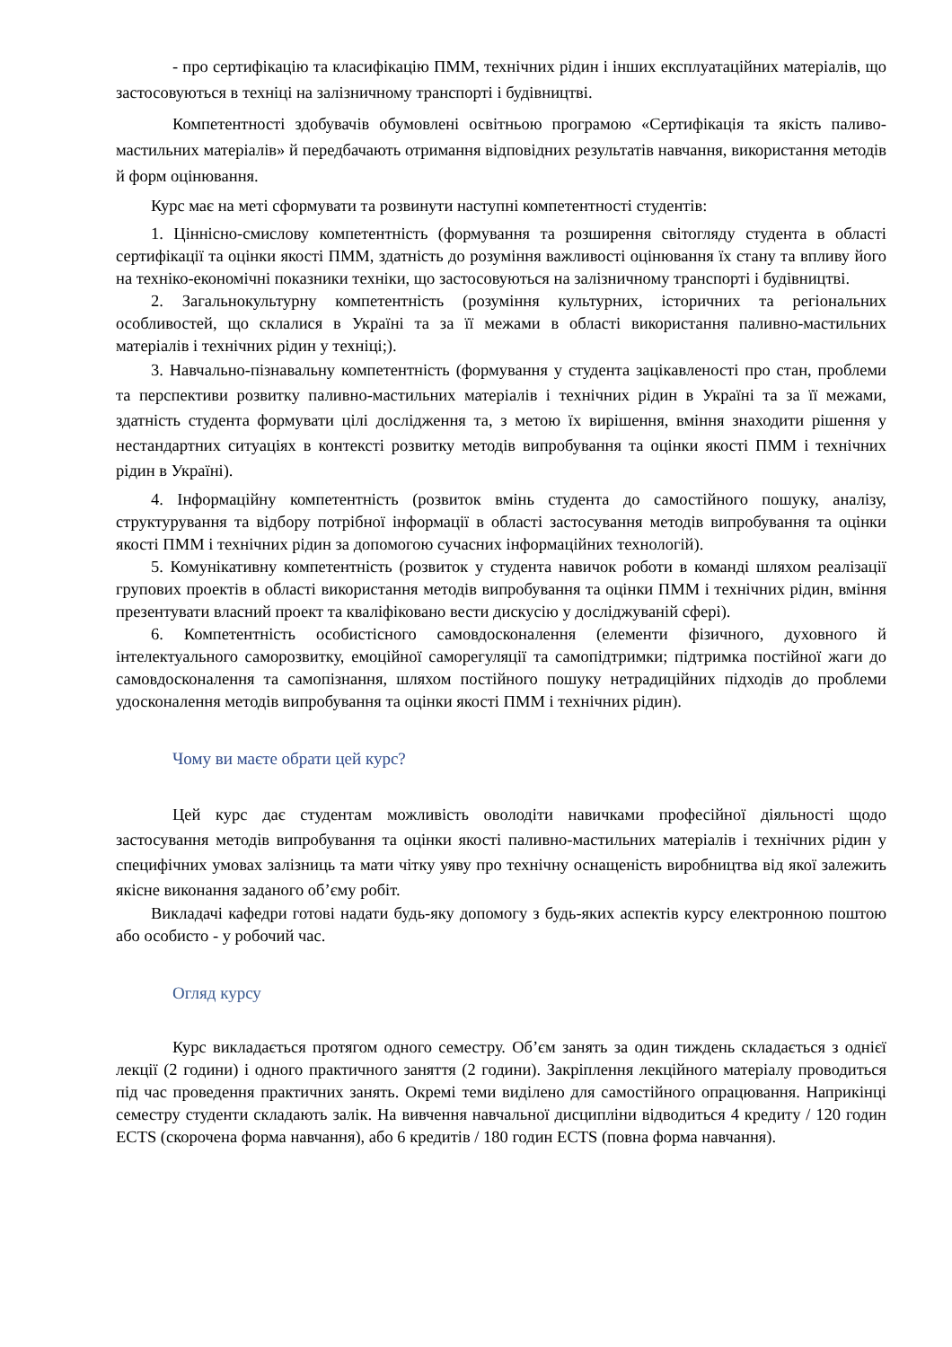- про сертифікацію та класифікацію ПММ, технічних рідин і інших експлуатаційних матеріалів, що застосовуються в техніці на залізничному транспорті і будівництві.
Компетентності здобувачів обумовлені освітньою програмою «Сертифікація та якість паливо-мастильних матеріалів» й передбачають отримання відповідних результатів навчання, використання методів й форм оцінювання.
Курс має на меті сформувати та розвинути наступні компетентності студентів:
1. Ціннісно-смислову компетентність (формування та розширення світогляду студента в області сертифікації та оцінки якості ПММ, здатність до розуміння важливості оцінювання їх стану та впливу його на техніко-економічні показники техніки, що застосовуються на залізничному транспорті і будівництві.
2. Загальнокультурну компетентність (розуміння культурних, історичних та регіональних особливостей, що склалися в Україні та за її межами в області використання паливно-мастильних матеріалів і технічних рідин у техніці;).
3. Навчально-пізнавальну компетентність (формування у студента зацікавленості про стан, проблеми та перспективи розвитку паливно-мастильних матеріалів і технічних рідин в Україні та за її межами, здатність студента формувати цілі дослідження та, з метою їх вирішення, вміння знаходити рішення у нестандартних ситуаціях в контексті розвитку методів випробування та оцінки якості ПММ і технічних рідин в Україні).
4. Інформаційну компетентність (розвиток вмінь студента до самостійного пошуку, аналізу, структурування та відбору потрібної інформації в області застосування методів випробування та оцінки якості ПММ і технічних рідин за допомогою сучасних інформаційних технологій).
5. Комунікативну компетентність (розвиток у студента навичок роботи в команді шляхом реалізації групових проектів в області використання методів випробування та оцінки ПММ і технічних рідин, вміння презентувати власний проект та кваліфіковано вести дискусію у досліджуваній сфері).
6. Компетентність особистісного самовдосконалення (елементи фізичного, духовного й інтелектуального саморозвитку, емоційної саморегуляції та самопідтримки; підтримка постійної жаги до самовдосконалення та самопізнання, шляхом постійного пошуку нетрадиційних підходів до проблеми удосконалення методів випробування та оцінки якості ПММ і технічних рідин).
Чому ви маєте обрати цей курс?
Цей курс дає студентам можливість оволодіти навичками професійної діяльності щодо застосування методів випробування та оцінки якості паливно-мастильних матеріалів і технічних рідин у специфічних умовах залізниць та мати чітку уяву про технічну оснащеність виробництва від якої залежить якісне виконання заданого об’єму робіт.
Викладачі кафедри готові надати будь-яку допомогу з будь-яких аспектів курсу електронною поштою або особисто - у робочий час.
Огляд курсу
Курс викладається протягом одного семестру. Об’єм занять за один тиждень складається з однієї лекції (2 години) і одного практичного заняття (2 години). Закріплення лекційного матеріалу проводиться під час проведення практичних занять. Окремі теми виділено для самостійного опрацювання. Наприкінці семестру студенти складають залік. На вивчення навчальної дисципліни відводиться 4 кредиту / 120 годин ECTS (скорочена форма навчання), або 6 кредитів / 180 годин ECTS (повна форма навчання).